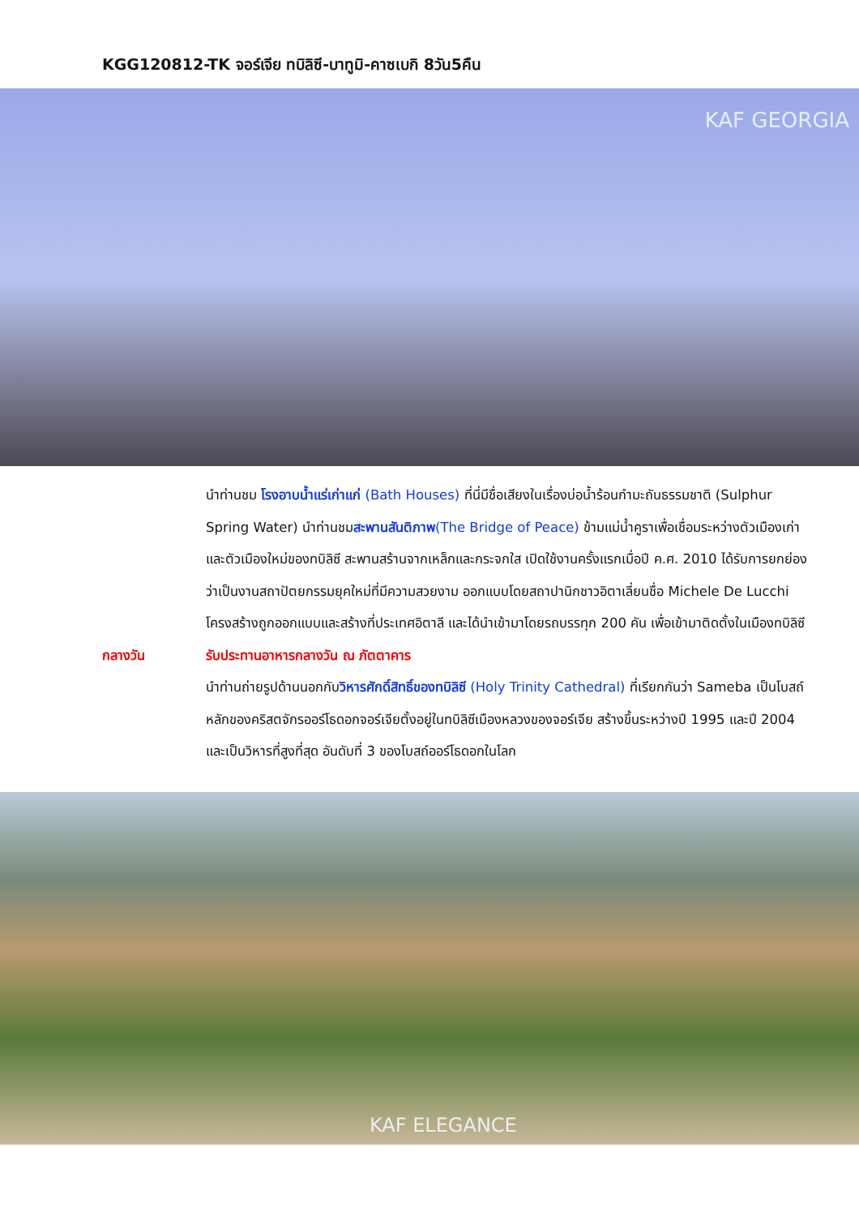KGG120812-TK จอร์เจีย ทบิลิซี-บาทูมิ-คาซเบกิ 8วัน5คืน
KAF GEORGIA
นำท่านชม โรงอาบน้ำแร่เก่าแก่ (Bath Houses) ที่นี่มีชื่อเสียงในเรื่องบ่อน้ำร้อนกำมะถันธรรมชาติ (Sulphur Spring Water) นำท่านชมสะพานสันติภาพ(The Bridge of Peace) ข้ามแม่น้ำคูราเพื่อเชื่อมระหว่างตัวเมืองเก่า และตัวเมืองใหม่ของทบิลิซี สะพานสร้านจากเหล็กและกระจกใส เปิดใช้งานครั้งแรกเมื่อปี ค.ศ. 2010 ได้รับการยกย่องว่าเป็นงานสถาปัตยกรรมยุคใหม่ที่มีความสวยงาม ออกแบบโดยสถาปานิกชาวอิตาเลี่ยนชื่อ Michele De Lucchi โครงสร้างถูกออกแบบและสร้างที่ประเทศอิตาลี และได้นำเข้ามาโดยรถบรรทุก 200 คัน เพื่อเข้ามาติดตั้งในเมืองทบิลิซี
กลางวัน รับประทานอาหารกลางวัน ณ ภัตตาคาร
นำท่านถ่ายรูปด้านนอกกับวิหารศักดิ์สิทธิ์ของทบิลิซี (Holy Trinity Cathedral) ที่เรียกกันว่า Sameba เป็นโบสถ์หลักของคริสตจักรออร์โธดอกจอร์เจียตั้งอยู่ในทบิลิซีเมืองหลวงของจอร์เจีย สร้างขึ้นระหว่างปี 1995 และปี 2004 และเป็นวิหารที่สูงที่สุด อันดับที่ 3 ของโบสถ์ออร์โธดอกในโลก
KAF ELEGANCE